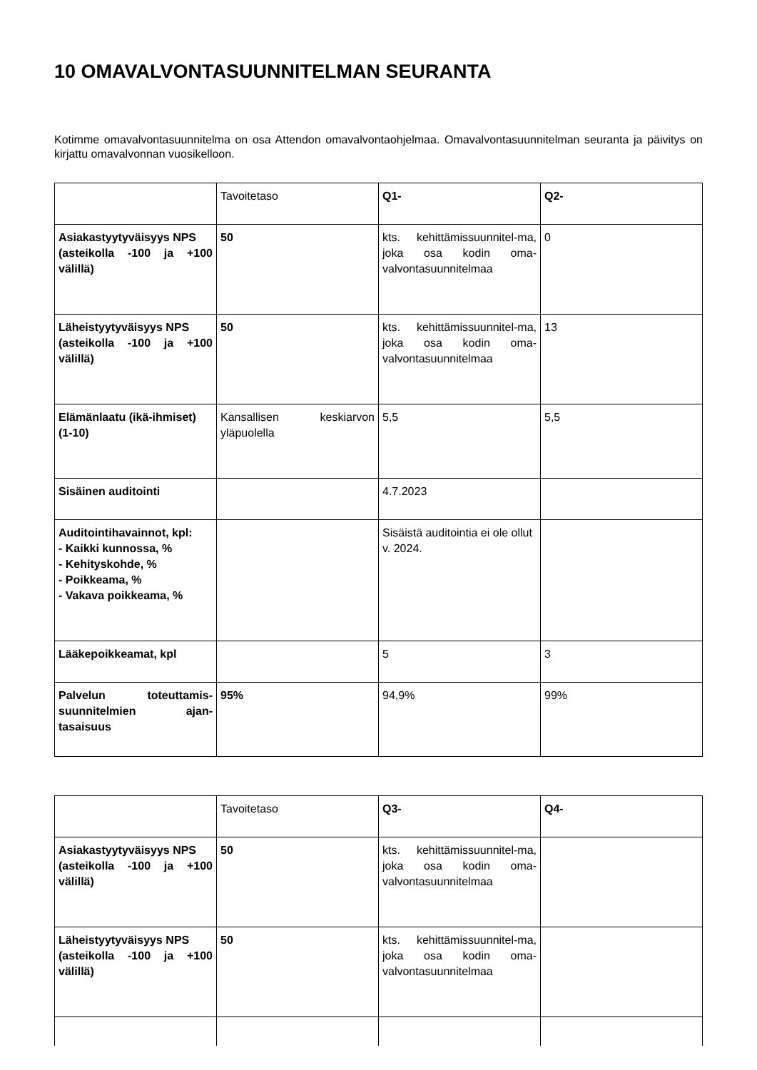10 OMAVALVONTASUUNNITELMAN SEURANTA
Kotimme omavalvontasuunnitelma on osa Attendon omavalvontaohjelmaa. Omavalvontasuunnitelman seuranta ja päivitys on kirjattu omavalvonnan vuosikelloon.
| | Tavoitetaso | Q1- | Q2- |
| Asiakastyytyväisyys NPS (asteikolla -100 ja +100 välillä) | 50 | kts. kehittämissuunnitel-ma, joka osa kodin oma-valvontasuunnitelmaa | 0 |
| Läheistyytyväisyys NPS (asteikolla -100 ja +100 välillä) | 50 | kts. kehittämissuunnitel-ma, joka osa kodin oma-valvontasuunnitelmaa | 13 |
| Elämänlaatu (ikä-ihmiset) (1-10) | Kansallisen keskiarvon yläpuolella | 5,5 | 5,5 |
| Sisäinen auditointi | | 4.7.2023 | |
| Auditointihavainnot, kpl: - Kaikki kunnossa, % - Kehityskohde, % - Poikkeama, % - Vakava poikkeama, % | | Sisäistä auditointia ei ole ollut v. 2024. | |
| Lääkepoikkeamat, kpl | | 5 | 3 |
| Palvelun toteuttamis-suunnitelmien ajan-tasaisuus | 95% | 94,9% | 99% |
| | Tavoitetaso | Q3- | Q4- |
| Asiakastyytyväisyys NPS (asteikolla -100 ja +100 välillä) | 50 | kts. kehittämissuunnitel-ma, joka osa kodin oma-valvontasuunnitelmaa | |
| Läheistyytyväisyys NPS (asteikolla -100 ja +100 välillä) | 50 | kts. kehittämissuunnitel-ma, joka osa kodin oma-valvontasuunnitelmaa | |